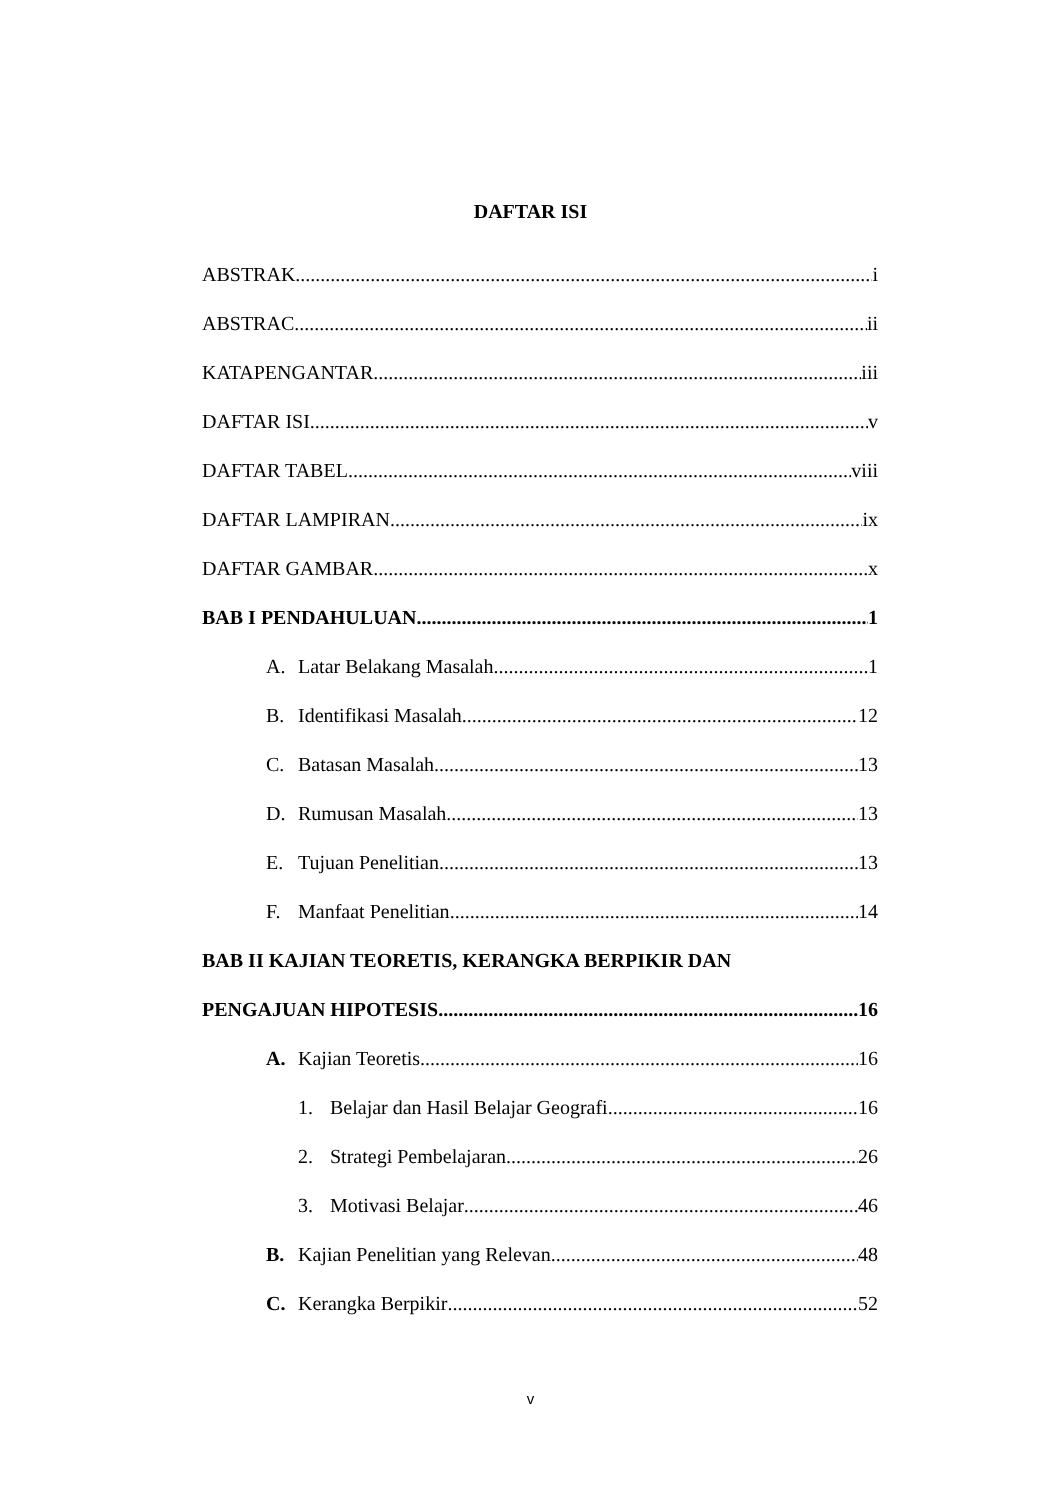DAFTAR ISI
ABSTRAK i
ABSTRAC ii
KATAPENGANTAR iii
DAFTAR ISI v
DAFTAR TABEL viii
DAFTAR LAMPIRAN ix
DAFTAR GAMBAR x
BAB I PENDAHULUAN 1
A. Latar Belakang Masalah 1
B. Identifikasi Masalah 12
C. Batasan Masalah 13
D. Rumusan Masalah 13
E. Tujuan Penelitian 13
F. Manfaat Penelitian 14
BAB II KAJIAN TEORETIS, KERANGKA BERPIKIR DAN
PENGAJUAN HIPOTESIS 16
A. Kajian Teoretis 16
1. Belajar dan Hasil Belajar Geografi 16
2. Strategi Pembelajaran 26
3. Motivasi Belajar 46
B. Kajian Penelitian yang Relevan 48
C. Kerangka Berpikir 52
v